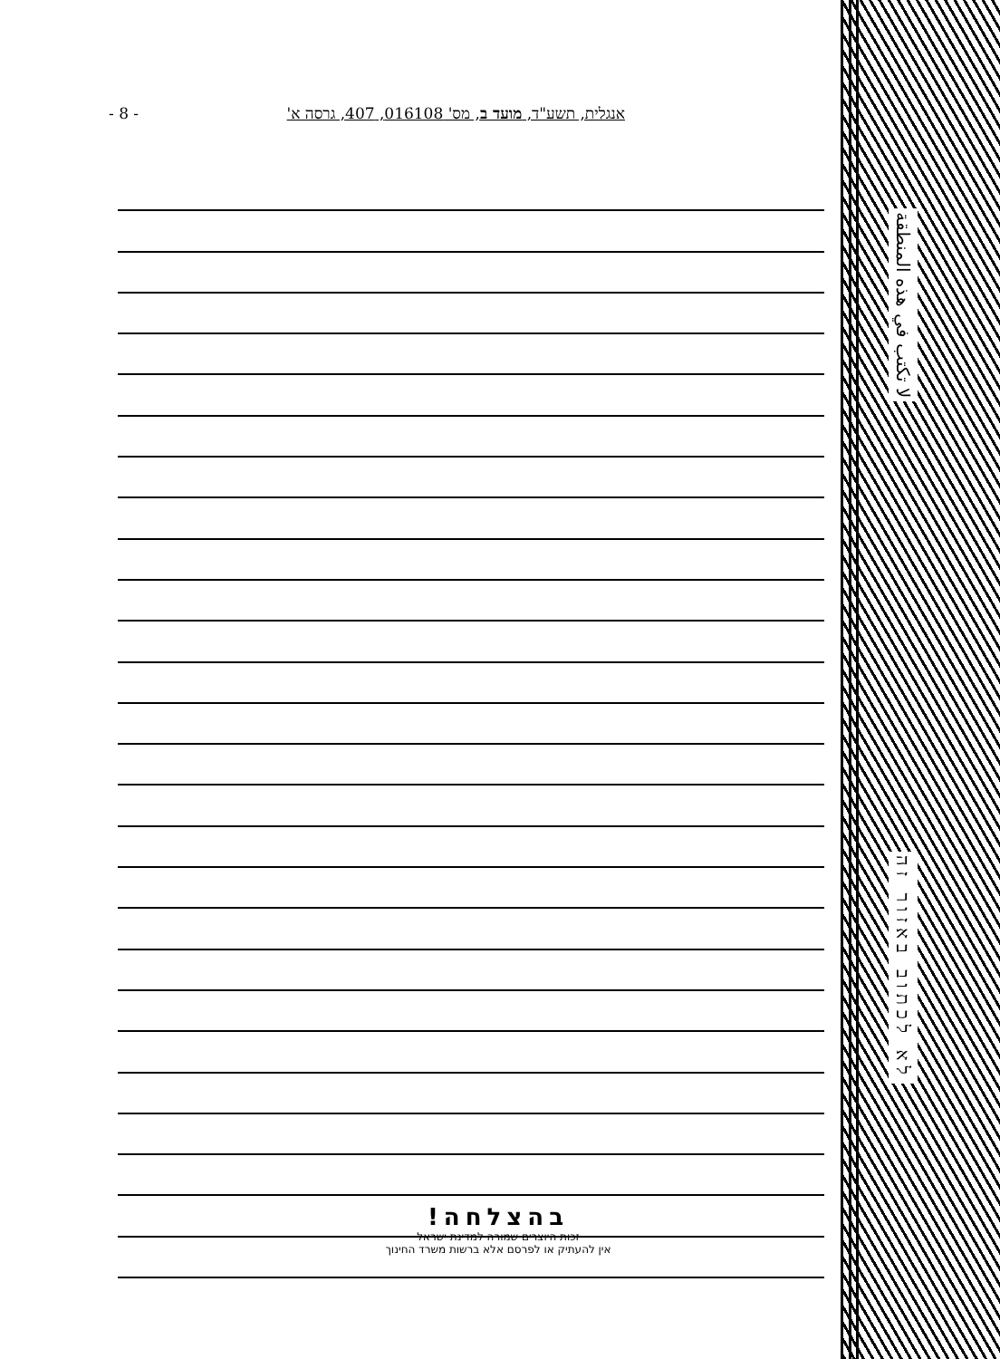- 8 - אנגלית, תשע"ד, מועד ב, מס' 016108, 407, גרסה א'
בהצלחה!
זכות היוצרים שמורה למדינת ישראל
אין להעתיק או לפרסם אלא ברשות משרד החינוך
لا تكتب في هذه المنطقة
לא לכתוב באזור זה